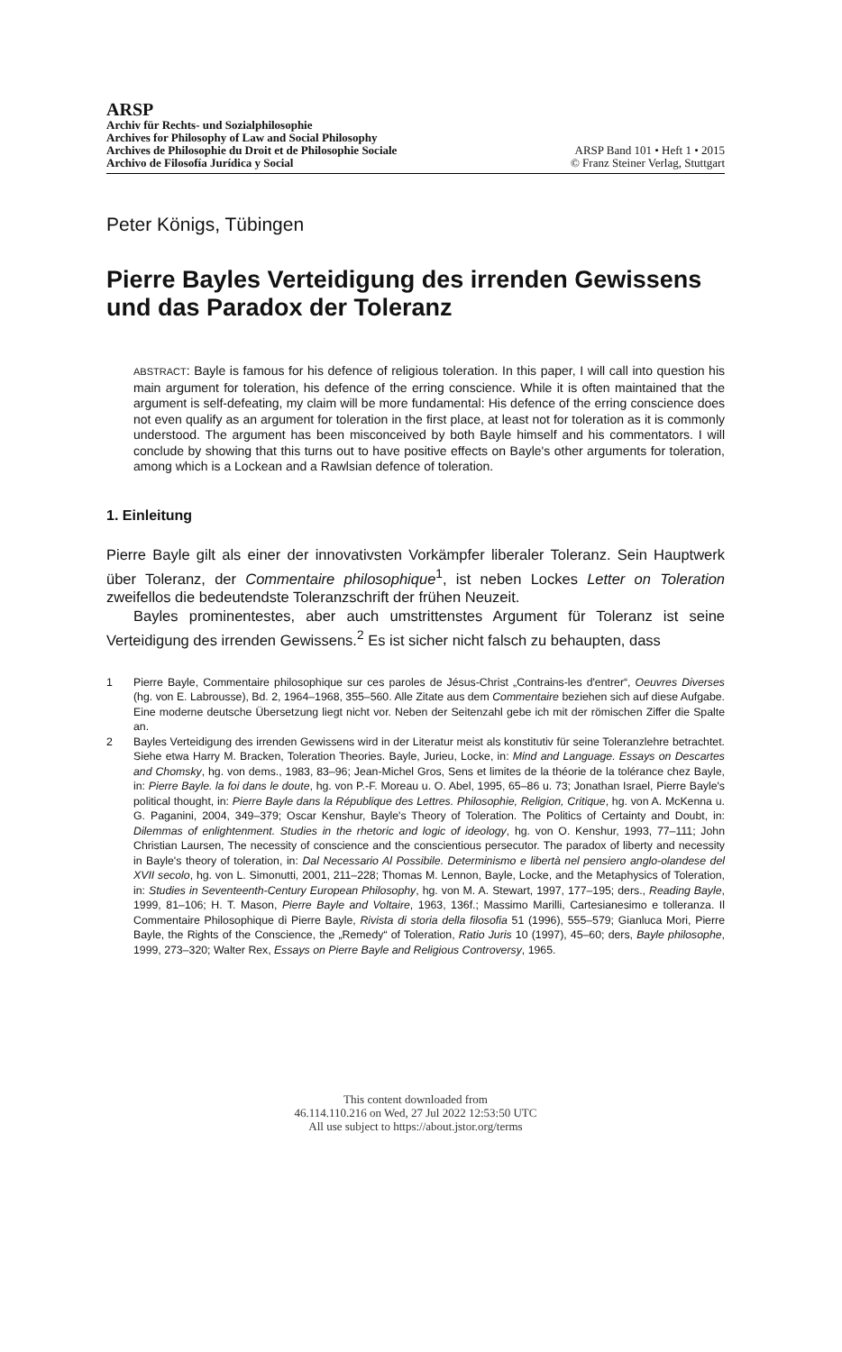ARSP
Archiv für Rechts- und Sozialphilosophie
Archives for Philosophy of Law and Social Philosophy
Archives de Philosophie du Droit et de Philosophie Sociale
Archivo de Filosofía Jurídica y Social
ARSP Band 101 • Heft 1 • 2015
© Franz Steiner Verlag, Stuttgart
Peter Königs, Tübingen
Pierre Bayles Verteidigung des irrenden Gewissens und das Paradox der Toleranz
ABSTRACT: Bayle is famous for his defence of religious toleration. In this paper, I will call into question his main argument for toleration, his defence of the erring conscience. While it is often maintained that the argument is self-defeating, my claim will be more fundamental: His defence of the erring conscience does not even qualify as an argument for toleration in the first place, at least not for toleration as it is commonly understood. The argument has been misconceived by both Bayle himself and his commentators. I will conclude by showing that this turns out to have positive effects on Bayle's other arguments for toleration, among which is a Lockean and a Rawlsian defence of toleration.
1. Einleitung
Pierre Bayle gilt als einer der innovativsten Vorkämpfer liberaler Toleranz. Sein Haupt­werk über Toleranz, der Commentaire philosophique<sup>1</sup>, ist neben Lockes Letter on Toleration zweifellos die bedeutendste Toleranzschrift der frühen Neuzeit.
Bayles prominentestes, aber auch umstrittenstes Argument für Toleranz ist seine Verteidigung des irrenden Gewissens.<sup>2</sup> Es ist sicher nicht falsch zu behaupten, dass
1 Pierre Bayle, Commentaire philosophique sur ces paroles de Jésus-Christ „Contrains-les d'entrer“, Oeuvres Diverses (hg. von E. Labrousse), Bd. 2, 1964–1968, 355–560. Alle Zitate aus dem Commentaire beziehen sich auf diese Aufgabe. Eine moderne deutsche Übersetzung liegt nicht vor. Neben der Seitenzahl gebe ich mit der römischen Ziffer die Spalte an.
2 Bayles Verteidigung des irrenden Gewissens wird in der Literatur meist als konstitutiv für seine Toleranzlehre betrachtet. Siehe etwa Harry M. Bracken, Toleration Theories. Bayle, Jurieu, Locke, in: Mind and Language. Essays on Descartes and Chomsky, hg. von dems., 1983, 83–96; Jean-Michel Gros, Sens et limites de la théorie de la tolérance chez Bayle, in: Pierre Bayle. la foi dans le doute, hg. von P.-F. Moreau u. O. Abel, 1995, 65–86 u. 73; Jonathan Israel, Pierre Bayle's political thought, in: Pierre Bayle dans la République des Lettres. Philosophie, Religion, Critique, hg. von A. McKenna u. G. Paganini, 2004, 349–379; Oscar Kenshur, Bayle's Theory of Toleration. The Politics of Certainty and Doubt, in: Dilemmas of enlightenment. Studies in the rhetoric and logic of ideology, hg. von O. Kenshur, 1993, 77–111; John Christian Laursen, The necessity of conscience and the conscientious persecutor. The paradox of liberty and necessity in Bayle's theory of toleration, in: Dal Necessario Al Possibile. Determinismo e libertà nel pensiero anglo-olandese del XVII secolo, hg. von L. Simonutti, 2001, 211–228; Thomas M. Lennon, Bayle, Locke, and the Metaphysics of Toleration, in: Studies in Seventeenth-Century European Philosophy, hg. von M. A. Stewart, 1997, 177–195; ders., Reading Bayle, 1999, 81–106; H. T. Mason, Pierre Bayle and Voltaire, 1963, 136f.; Massimo Marilli, Cartesianesimo e tolleranza. Il Commentaire Philosophique di Pierre Bayle, Rivista di storia della filosofia 51 (1996), 555–579; Gianluca Mori, Pierre Bayle, the Rights of the Conscience, the „Remedy“ of Toleration, Ratio Juris 10 (1997), 45–60; ders, Bayle philosophe, 1999, 273–320; Walter Rex, Essays on Pierre Bayle and Religious Controversy, 1965.
This content downloaded from
46.114.110.216 on Wed, 27 Jul 2022 12:53:50 UTC
All use subject to https://about.jstor.org/terms